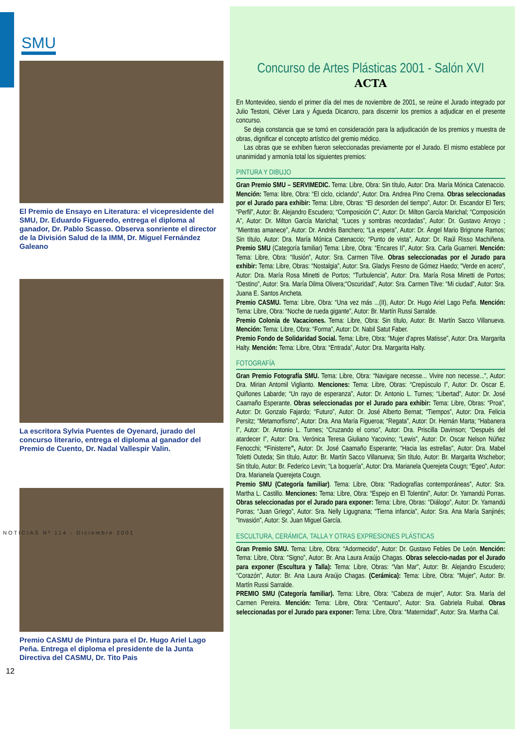SMU
El Premio de Ensayo en Literatura: el vicepresidente del SMU, Dr. Eduardo Figueredo, entrega el diploma al ganador, Dr. Pablo Scasso. Observa sonriente el director de la División Salud de la IMM, Dr. Miguel Fernández Galeano
La escritora Sylvia Puentes de Oyenard, jurado del concurso literario, entrega el diploma al ganador del Premio de Cuento, Dr. Nadal Vallespir Valin.
Premio CASMU de Pintura para el Dr. Hugo Ariel Lago Peña. Entrega el diploma el presidente de la Junta Directiva del CASMU, Dr. Tito Pais
NOTICIAS Nº 114 - Diciembre 2001
12
Concurso de Artes Plásticas 2001 - Salón XVI
ACTA
En Montevideo, siendo el primer día del mes de noviembre de 2001, se reúne el Jurado integrado por Julio Testoni, Cléver Lara y Águeda Dicancro, para discernir los premios a adjudicar en el presente concurso.
Se deja constancia que se tomó en consideración para la adjudicación de los premios y muestra de obras, dignificar el concepto artístico del gremio médico.
Las obras que se exhiben fueron seleccionadas previamente por el Jurado. El mismo establece por unanimidad y armonía total los siguientes premios:
PINTURA Y DIBUJO
Gran Premio SMU – SERVIMEDIC. Tema: Libre, Obra: Sin título, Autor: Dra. María Mónica Catenaccio. Mención: Tema: libre, Obra: “El ciclo, ciclando”, Autor: Dra. Andrea Pino Crema. Obras seleccionadas por el Jurado para exhibir: Tema: Libre, Obras: “El desorden del tiempo”, Autor: Dr. Escandor El Ters; “Perfil”, Autor: Br. Alejandro Escudero; “Composición C”, Autor: Dr. Milton García Marichal; “Composición A”, Autor: Dr. Milton García Marichal; “Luces y sombras recordadas”, Autor: Dr. Gustavo Arroyo ; “Mientras amanece”, Autor: Dr. Andrés Banchero; “La espera”, Autor: Dr. Ángel Mario Brignone Ramos; Sin título, Autor: Dra. María Mónica Catenaccio; “Punto de vista”, Autor: Dr. Raúl Risso Machiñena. Premio SMU (Categoría familiar) Tema: Libre, Obra: “Encares II”, Autor: Sra. Carla Guarneri. Mención: Tema: Libre, Obra: “Ilusión”, Autor: Sra. Carmen Tilve. Obras seleccionadas por el Jurado para exhibir: Tema: Libre, Obras: “Nostalgia”, Autor: Sra. Gladys Fresno de Gómez Haedo; “Verde en acero”, Autor: Dra. María Rosa Minetti de Portos; “Turbulencia”, Autor: Dra. María Rosa Minetti de Portos; “Destino”, Autor: Sra. María Dilma Olivera;“Oscuridad”, Autor: Sra. Carmen Tilve: “Mi ciudad”, Autor: Sra. Juana E. Santos Ancheta.
Premio CASMU. Tema: Libre, Obra: “Una vez más ...(II), Autor: Dr. Hugo Ariel Lago Peña. Mención: Tema: Libre, Obra: “Noche de rueda gigante”, Autor: Br. Martín Russi Sarralde.
Premio Colonia de Vacaciones. Tema: Libre, Obra: Sin título, Autor: Br. Martín Sacco Villanueva. Mención: Tema: Libre, Obra: “Forma”, Autor: Dr. Nabil Satut Faber.
Premio Fondo de Solidaridad Social. Tema: Libre, Obra: “Mujer d’apres Matisse”, Autor: Dra. Margarita Halty. Mención: Tema: Libre, Obra: “Entrada”, Autor: Dra. Margarita Halty.
FOTOGRAFÍA
Gran Premio Fotografía SMU. Tema: Libre, Obra: “Navigare necesse... Vivire non necesse...”, Autor: Dra. Mirian Antomil Viglianto. Menciones: Tema: Libre, Obras: “Crepúsculo I”, Autor: Dr. Oscar E. Quiñones Labarde; “Un rayo de esperanza”, Autor: Dr. Antonio L. Turnes; “Libertad”, Autor: Dr. José Caamaño Esperante. Obras seleccionadas por el Jurado para exhibir: Tema: Libre, Obras: “Proa”, Autor: Dr. Gonzalo Fajardo; “Futuro”, Autor: Dr. José Alberto Bernat; “Tiempos”, Autor: Dra. Felicia Persitz; “Metamorfismo”, Autor: Dra. Ana María Figueroa; “Regata”, Autor: Dr. Hernán Marta; “Habanera I”, Autor: Dr. Antonio L. Turnes; “Cruzando el corso”, Autor: Dra. Priscilla Davinson; “Después del atardecer I”, Autor: Dra. Verónica Teresa Giuliano Yacovino; “Lewis”, Autor: Dr. Oscar Nelson Núñez Fenocchi; “Finisterre”, Autor: Dr. José Caamaño Esperante; “Hacia las estrellas”, Autor: Dra. Mabel Toletti Outeda; Sin título, Autor: Br. Martín Sacco Villanueva; Sin título, Autor: Br. Margarita Wschebor; Sin título, Autor: Br. Federico Levin; “La boquería”, Autor: Dra. Marianela Querejeta Cougn; “Egeo”, Autor: Dra. Marianela Querejeta Cougn.
Premio SMU (Categoría familiar). Tema: Libre, Obra: “Radiografías contemporáneas”, Autor: Sra. Martha L. Castillo. Menciones: Tema: Libre, Obra: “Espejo en El Tolentini”, Autor: Dr. Yamandú Porras. Obras seleccionadas por el Jurado para exponer: Tema: Libre, Obras: “Diálogo”, Autor: Dr. Yamandú Porras; “Juan Griego”, Autor: Sra. Nelly Ligugnana; “Tierna infancia”, Autor: Sra. Ana María Sanjinés; “Invasión”, Autor: Sr. Juan Miguel García.
ESCULTURA, CERÁMICA, TALLA Y OTRAS EXPRESIONES PLÁSTICAS
Gran Premio SMU. Tema: Libre, Obra: “Adormecido”, Autor: Dr. Gustavo Febles De León. Mención: Tema: Libre, Obra: “Signo”, Autor: Br. Ana Laura Araújo Chagas. Obras seleccio-nadas por el Jurado para exponer (Escultura y Talla): Tema: Libre, Obras: “Van Mar”, Autor: Br. Alejandro Escudero; “Corazón”, Autor: Br. Ana Laura Araújo Chagas. (Cerámica): Tema: Libre, Obra: “Mujer”, Autor: Br. Martín Russi Sarralde.
PREMIO SMU (Categoría familiar). Tema: Libre, Obra: “Cabeza de mujer”, Autor: Sra. María del Carmen Pereira. Mención: Tema: Libre, Obra: “Centauro”, Autor: Sra. Gabriela Ruibal. Obras seleccionadas por el Jurado para exponer: Tema: Libre, Obra: “Maternidad”, Autor: Sra. Martha Cal.